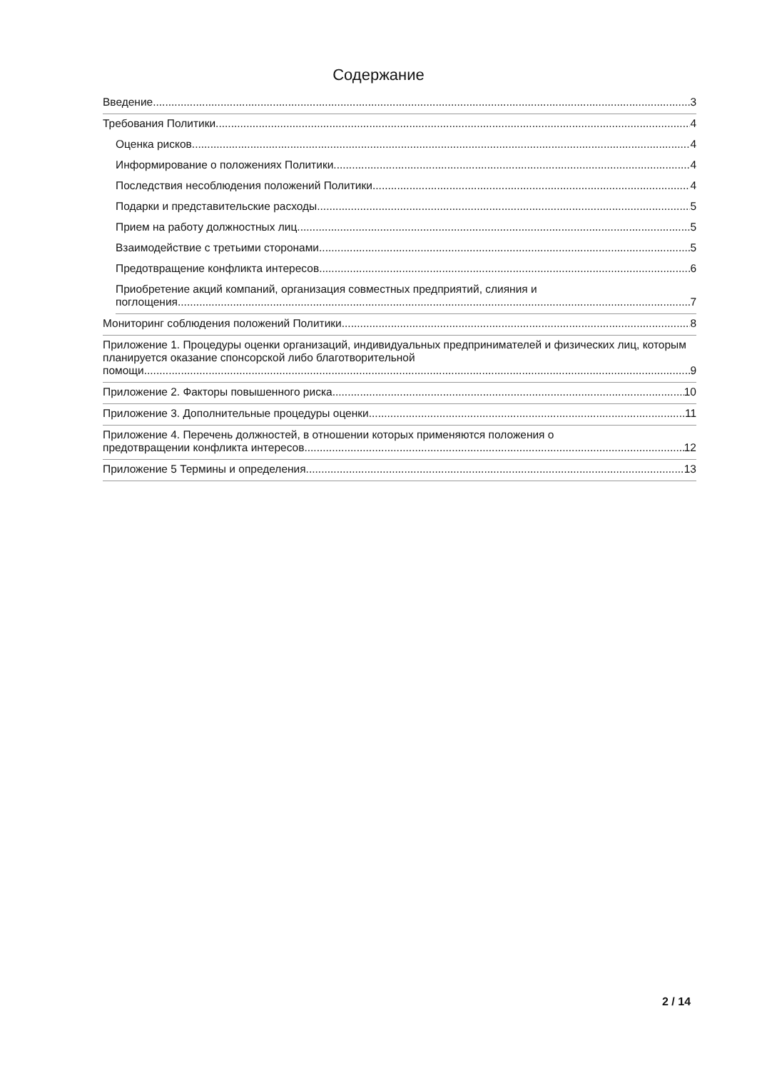Содержание
Введение 3
Требования Политики 4
Оценка рисков 4
Информирование о положениях Политики 4
Последствия несоблюдения положений Политики 4
Подарки и представительские расходы 5
Прием на работу должностных лиц 5
Взаимодействие с третьими сторонами 5
Предотвращение конфликта интересов 6
Приобретение акций компаний, организация совместных предприятий, слияния и
поглощения 7
Мониторинг соблюдения положений Политики 8
Приложение 1. Процедуры оценки организаций, индивидуальных предпринимателей и физических лиц, которым планируется оказание спонсорской либо благотворительной
помощи 9
Приложение 2. Факторы повышенного риска 10
Приложение 3. Дополнительные процедуры оценки 11
Приложение 4. Перечень должностей, в отношении которых применяются положения о
предотвращении конфликта интересов 12
Приложение 5 Термины и определения 13
2 / 14